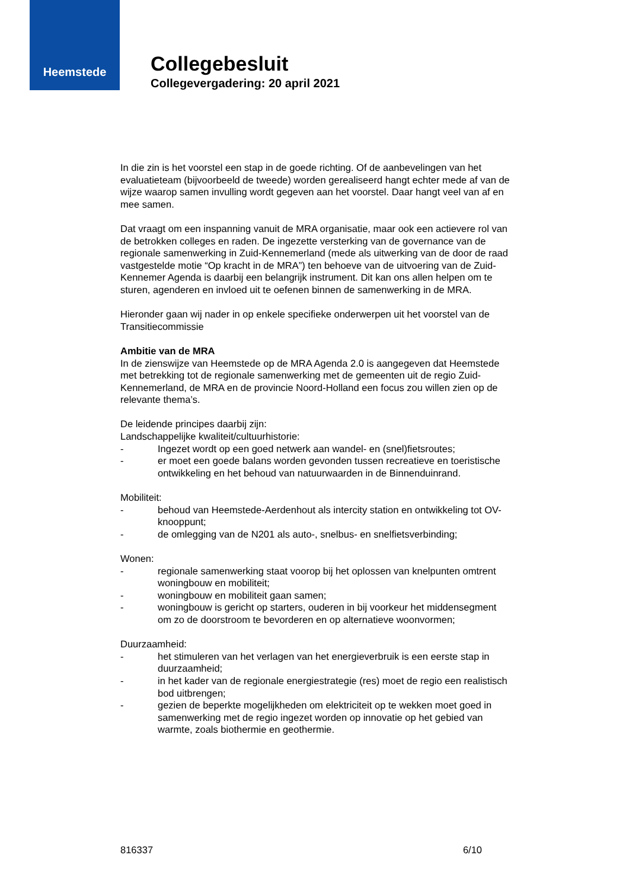Heemstede
Collegebesluit
Collegevergadering: 20 april 2021
In die zin is het voorstel een stap in de goede richting. Of de aanbevelingen van het evaluatieteam (bijvoorbeeld de tweede) worden gerealiseerd hangt echter mede af van de wijze waarop samen invulling wordt gegeven aan het voorstel. Daar hangt veel van af en mee samen.
Dat vraagt om een inspanning vanuit de MRA organisatie, maar ook een actievere rol van de betrokken colleges en raden. De ingezette versterking van de governance van de regionale samenwerking in Zuid-Kennemerland (mede als uitwerking van de door de raad vastgestelde motie “Op kracht in de MRA”) ten behoeve van de uitvoering van de Zuid-Kennemer Agenda is daarbij een belangrijk instrument. Dit kan ons allen helpen om te sturen, agenderen en invloed uit te oefenen binnen de samenwerking in de MRA.
Hieronder gaan wij nader in op enkele specifieke onderwerpen uit het voorstel van de Transitiecommissie
Ambitie van de MRA
In de zienswijze van Heemstede op de MRA Agenda 2.0 is aangegeven dat Heemstede met betrekking tot de regionale samenwerking met de gemeenten uit de regio Zuid-Kennemerland, de MRA en de provincie Noord-Holland een focus zou willen zien op de relevante thema’s.
De leidende principes daarbij zijn:
Landschappelijke kwaliteit/cultuurhistorie:
- Ingezet wordt op een goed netwerk aan wandel- en (snel)fietsroutes;
- er moet een goede balans worden gevonden tussen recreatieve en toeristische ontwikkeling en het behoud van natuurwaarden in de Binnenduinrand.
Mobiliteit:
- behoud van Heemstede-Aerdenhout als intercity station en ontwikkeling tot OV-knooppunt;
- de omlegging van de N201 als auto-, snelbus- en snelfietsverbinding;
Wonen:
- regionale samenwerking staat voorop bij het oplossen van knelpunten omtrent woningbouw en mobiliteit;
- woningbouw en mobiliteit gaan samen;
- woningbouw is gericht op starters, ouderen in bij voorkeur het middensegment om zo de doorstroom te bevorderen en op alternatieve woonvormen;
Duurzaamheid:
- het stimuleren van het verlagen van het energieverbruik is een eerste stap in duurzaamheid;
- in het kader van de regionale energiestrategie (res) moet de regio een realistisch bod uitbrengen;
- gezien de beperkte mogelijkheden om elektriciteit op te wekken moet goed in samenwerking met de regio ingezet worden op innovatie op het gebied van warmte, zoals biothermie en geothermie.
816337 6/10